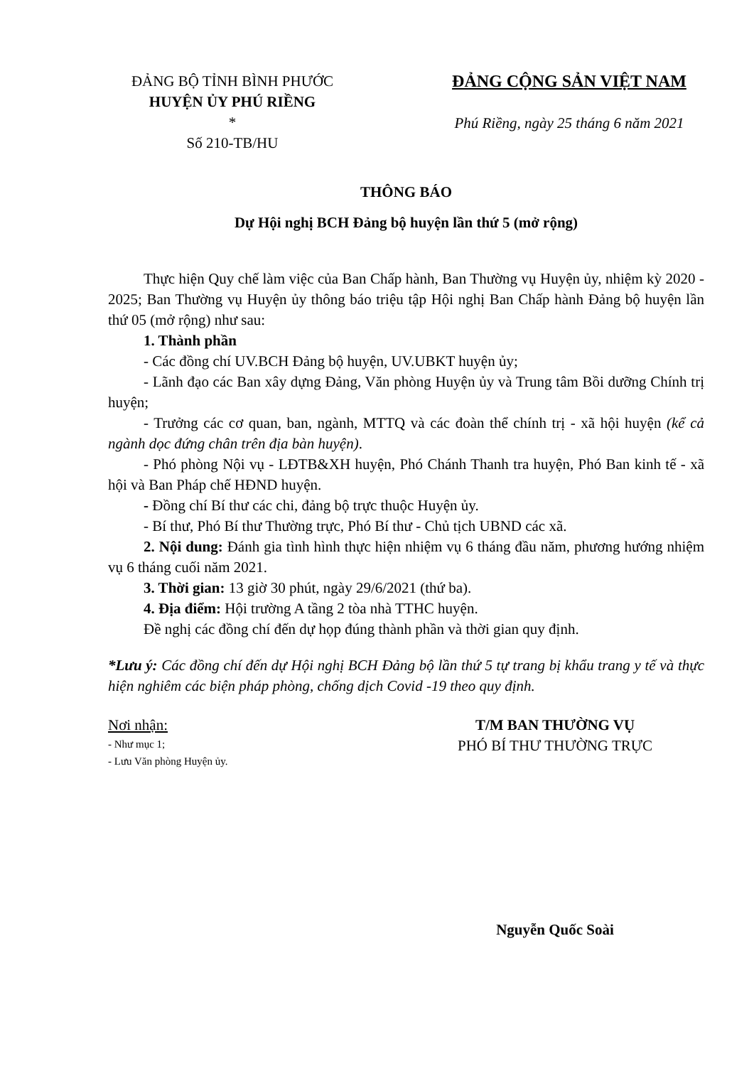ĐẢNG BỘ TỈNH BÌNH PHƯỚC
HUYỆN ỦY PHÚ RIỀNG
*
Số 210-TB/HU
ĐẢNG CỘNG SẢN VIỆT NAM
Phú Riềng, ngày 25 tháng 6 năm 2021
THÔNG BÁO
Dự Hội nghị BCH Đảng bộ huyện lần thứ 5 (mở rộng)
Thực hiện Quy chế làm việc của Ban Chấp hành, Ban Thường vụ Huyện ủy, nhiệm kỳ 2020 - 2025; Ban Thường vụ Huyện ủy thông báo triệu tập Hội nghị Ban Chấp hành Đảng bộ huyện lần thứ 05 (mở rộng) như sau:
1. Thành phần
- Các đồng chí UV.BCH Đảng bộ huyện, UV.UBKT huyện ủy;
- Lãnh đạo các Ban xây dựng Đảng, Văn phòng Huyện ủy và Trung tâm Bồi dưỡng Chính trị huyện;
- Trưởng các cơ quan, ban, ngành, MTTQ và các đoàn thể chính trị - xã hội huyện (kể cả ngành dọc đứng chân trên địa bàn huyện).
- Phó phòng Nội vụ - LĐTB&XH huyện, Phó Chánh Thanh tra huyện, Phó Ban kinh tế - xã hội và Ban Pháp chế HĐND huyện.
- Đồng chí Bí thư các chi, đảng bộ trực thuộc Huyện ủy.
- Bí thư, Phó Bí thư Thường trực, Phó Bí thư - Chủ tịch UBND các xã.
2. Nội dung: Đánh gia tình hình thực hiện nhiệm vụ 6 tháng đầu năm, phương hướng nhiệm vụ 6 tháng cuối năm 2021.
3. Thời gian: 13 giờ 30 phút, ngày 29/6/2021 (thứ ba).
4. Địa điểm: Hội trường A tầng 2 tòa nhà TTHC huyện.
Đề nghị các đồng chí đến dự họp đúng thành phần và thời gian quy định.
*Lưu ý: Các đồng chí đến dự Hội nghị BCH Đảng bộ lần thứ 5 tự trang bị khẩu trang y tế và thực hiện nghiêm các biện pháp phòng, chống dịch Covid -19 theo quy định.
Nơi nhận:
- Như mục 1;
- Lưu Văn phòng Huyện ủy.
T/M BAN THƯỜNG VỤ
PHÓ BÍ THƯ THƯỜNG TRỰC
Nguyễn Quốc Soài